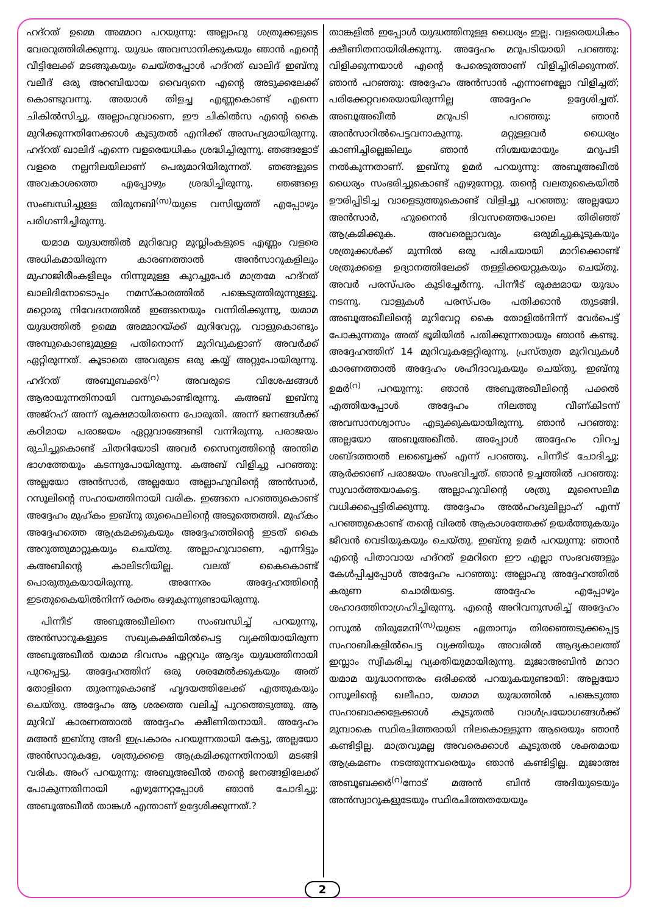ഹദ്റത് ഉമ്മെ അമ്മാറ പറയുന്നു: അല്ലാഹു ശത്രുക്കളുടെ വേരറുത്തിരിക്കുന്നു. യുദ്ധം അവസാനിക്കുകയും ഞാൻ എന്റെ വീട്ടിലേക്ക് മടങ്ങുകയും ചെയ്തപ്പോൾ ഹദ്റത് ഖാലിദ് ഇബ്നു വലീദ് ഒരു അറബിയായ വൈദ്യനെ എന്റെ അടുക്കലേക്ക് കൊണ്ടുവന്നു. അയാൾ തിളച്ച എണ്ണകൊണ്ട് എന്നെ ചികിൽസിച്ചു. അല്ലാഹുവാണെ, ഈ ചികിൽസ എന്റെ കൈ മുറിക്കുന്നതിനേക്കാൾ കൂടുതൽ എനിക്ക് അസഹ്യമായിരുന്നു. ഹദ്റത് ഖാലിദ് എന്നെ വളരെയധികം ശ്രദ്ധിച്ചിരുന്നു. ഞങ്ങളോട് വളരെ നല്ലനിലയിലാണ് പെരുമാറിയിരുന്നത്. ഞങ്ങളുടെ അവകാശത്തെ എപ്പോഴും ശ്രദ്ധിച്ചിരുന്നു. ഞങ്ങളെ സംബന്ധിച്ചുള്ള തിരുനബി<sup>(സ)</sup>യുടെ വസിയ്യത്ത് എപ്പോഴും പരിഗണിച്ചിരുന്നു.
യമാമ യുദ്ധത്തിൽ മുറിവേറ്റ മുസ്ലിംകളുടെ എണ്ണം വളരെ അധികമായിരുന്ന കാരണത്താൽ അൻസാറുകളിലും മുഹാജിരീംകളിലും നിന്നുമുള്ള കുറച്ചുപേർ മാത്രമേ ഹദ്റത് ഖാലിദിനോടൊപ്പം നമസ്കാരത്തിൽ പങ്കെടുത്തിരുന്നുള്ളൂ. മറ്റൊരു നിവേദനത്തിൽ ഇങ്ങനെയും വന്നിരിക്കുന്നു, യമാമ യുദ്ധത്തിൽ ഉമ്മെ അമ്മാറയ്ക്ക് മുറിവേറ്റു. വാളുകൊണ്ടും അമ്പുകൊണ്ടുമുള്ള പതിനൊന്ന് മുറിവുകളാണ് അവർക്ക് ഏറ്റിരുന്നത്. കൂടാതെ അവരുടെ ഒരു കയ്യ് അറ്റുപോയിരുന്നു. ഹദ്റത് അബൂബക്കർ<sup>(റ)</sup> അവരുടെ വിശേഷങ്ങൾ ആരായുന്നതിനായി വന്നുകൊണ്ടിരുന്നു. കഅബ് ഇബ്നു അജ്റഹ് അന്ന് രൂക്ഷമായിതന്നെ പോരുതി. അന്ന് ജനങ്ങൾക്ക് കഠിമായ പരാജയം ഏറ്റുവാങ്ങേണ്ടി വന്നിരുന്നു. പരാജയം രുചിച്ചുകൊണ്ട് ചിതറിയോടി അവർ സൈന്യത്തിന്റെ അന്തിമ ഭാഗത്തേയും കടന്നുപോയിരുന്നു. കഅബ് വിളിച്ചു പറഞ്ഞു: അല്ലയോ അൻസാർ, അല്ലയോ അല്ലാഹുവിന്റെ അൻസാർ, റസൂലിന്റെ സഹായത്തിനായി വരിക. ഇങ്ങനെ പറഞ്ഞുകൊണ്ട് അദ്ദേഹം മുഹ്കം ഇബ്നു തുഫൈലിന്റെ അടുത്തെത്തി. മുഹ്കം അദ്ദേഹത്തെ ആക്രമക്കുകയും അദ്ദേഹത്തിന്റെ ഇടത് കൈ അറുത്തുമാറ്റുകയും ചെയ്തു. അല്ലാഹുവാണെ, എന്നിട്ടും കഅബിന്റെ കാലിടറിയില്ല. വലത് കൈകൊണ്ട് പൊരുതുകയായിരുന്നു. അന്നേരം അദ്ദേഹത്തിന്റെ ഇടതുകൈയിൽനിന്ന് രക്തം ഒഴുകുന്നുണ്ടായിരുന്നു.
പിന്നീട് അബൂഅഖീലിനെ സംബന്ധിച്ച് പറയുന്നു, അൻസാറുകളുടെ സഖ്യകക്ഷിയിൽപെട്ട വ്യക്തിയായിരുന്ന അബൂഅഖീൽ യമാമ ദിവസം ഏറ്റവും ആദ്യം യുദ്ധത്തിനായി പുറപ്പെട്ടു. അദ്ദേഹത്തിന് ഒരു ശരമേൽക്കുകയും അത് തോളിനെ തുരന്നുകൊണ്ട് ഹൃദയത്തിലേക്ക് എത്തുകയും ചെയ്തു. അദ്ദേഹം ആ ശരത്തെ വലിച്ച് പുറത്തെടുത്തു. ആ മുറിവ് കാരണത്താൽ അദ്ദേഹം ക്ഷീണിതനായി. അദ്ദേഹം മഅൻ ഇബ്നു അദി ഇപ്രകാരം പറയുന്നതായി കേട്ടു, അല്ലയോ അൻസാറുകളേ, ശത്രുക്കളെ ആക്രമിക്കുന്നതിനായി മടങ്ങി വരിക. അംറ് പറയുന്നു: അബൂഅഖീൽ തന്റെ ജനങ്ങളിലേക്ക് പോകുന്നതിനായി എഴുന്നേറ്റപ്പോൾ ഞാൻ ചോദിച്ചു: അബൂഅഖീൽ താങ്കൾ എന്താണ് ഉദ്ദേശിക്കുന്നത്.?
താങ്കളിൽ ഇപ്പോൾ യുദ്ധത്തിനുള്ള ധൈര്യം ഇല്ല. വളരെയധികം ക്ഷീണിതനായിരിക്കുന്നു. അദ്ദേഹം മറുപടിയായി പറഞ്ഞു: വിളിക്കുന്നയാൾ എന്റെ പേരെടുത്താണ് വിളിച്ചിരിക്കുന്നത്. ഞാൻ പറഞ്ഞു: അദ്ദേഹം അൻസാൻ എന്നാണല്ലോ വിളിച്ചത്; പരിക്കേറ്റവരെയായിരുന്നില്ല അദ്ദേഹം ഉദ്ദേശിച്ചത്. അബൂഅഖീൽ മറുപടി പറഞ്ഞു: ഞാൻ അൻസാറിൽപെട്ടവനാകുന്നു. മറ്റുള്ളവർ ധൈര്യം കാണിച്ചില്ലെങ്കിലും ഞാൻ നിശ്ചയമായും മറുപടി നൽകുന്നതാണ്. ഇബ്നു ഉമർ പറയുന്നു: അബൂഅഖീൽ ധൈര്യം സംഭരിച്ചുകൊണ്ട് എഴുന്നേറ്റു. തന്റെ വലതുകൈയിൽ ഊരിപ്പിടിച്ച വാളെടുത്തുകൊണ്ട് വിളിച്ചു പറഞ്ഞു: അല്ലയോ അൻസാർ, ഹുനൈൻ ദിവസത്തെപോലെ തിരിഞ്ഞ് ആക്രമിക്കുക. അവരെല്ലാവരും ഒരുമിച്ചുകൂടുകയും ശത്രുക്കൾക്ക് മുന്നിൽ ഒരു പരിചയായി മാറിക്കൊണ്ട് ശത്രുക്കളെ ഉദ്യാനത്തിലേക്ക് തള്ളിക്കയറ്റുകയും ചെയ്തു. അവർ പരസ്പരം കൂടിച്ചേർന്നു. പിന്നീട് രൂക്ഷമായ യുദ്ധം നടന്നു. വാളുകൾ പരസ്പരം പതിക്കാൻ തുടങ്ങി. അബൂഅഖീലിന്റെ മുറിവേറ്റ കൈ തോളിൽനിന്ന് വേർപെട്ട് പോകുന്നതും അത് ഭൂമിയിൽ പതിക്കുന്നതായും ഞാൻ കണ്ടു. അദ്ദേഹത്തിന് 14 മുറിവുകളേറ്റിരുന്നു. പ്രസ്തുത മുറിവുകൾ കാരണത്താൽ അദ്ദേഹം ശഹീദാവുകയും ചെയ്തു. ഇബ്നു ഉമർ<sup>(റ)</sup> പറയുന്നു: ഞാൻ അബൂഅഖീലിന്റെ പക്കൽ എത്തിയപ്പോൾ അദ്ദേഹം നിലത്തു വീണ്കിടന്ന് അവസാനശ്വാസം എടുക്കുകയായിരുന്നു. ഞാൻ പറഞ്ഞു: അല്ലയോ അബൂഅഖീൽ. അപ്പോൾ അദ്ദേഹം വിറച്ച ശബ്ദത്താൽ ലബ്ബൈക്ക് എന്ന് പറഞ്ഞു. പിന്നീട് ചോദിച്ചു: ആർക്കാണ് പരാജയം സംഭവിച്ചത്. ഞാൻ ഉച്ചത്തിൽ പറഞ്ഞു: സുവാർത്തയാകട്ടെ. അല്ലാഹുവിന്റെ ശത്രു മുസൈലിമ വധിക്കപ്പെട്ടിരിക്കുന്നു. അദ്ദേഹം അൽഹംദുലില്ലാഹ് എന്ന് പറഞ്ഞുകൊണ്ട് തന്റെ വിരൽ ആകാശത്തേക്ക് ഉയർത്തുകയും ജീവൻ വെടിയുകയും ചെയ്തു. ഇബ്നു ഉമർ പറയുന്നു: ഞാൻ എന്റെ പിതാവായ ഹദ്റത് ഉമറിനെ ഈ എല്ലാ സംഭവങ്ങളും കേൾപ്പിച്ചപ്പോൾ അദ്ദേഹം പറഞ്ഞു: അല്ലാഹു അദ്ദേഹത്തിൽ കരുണ ചൊരിയട്ടെ. അദ്ദേഹം എപ്പോഴും ശഹാദത്തിനാഗ്രഹിച്ചിരുന്നു. എന്റെ അറിവനുസരിച്ച് അദ്ദേഹം റസൂൽ തിരുമേനി<sup>(സ)</sup>യുടെ ഏതാനും തിരഞ്ഞെടുക്കപ്പെട്ട സഹാബികളിൽപെട്ട വ്യക്തിയും അവരിൽ ആദ്യകാലത്ത് ഇസ്ലാം സ്വീകരിച്ച വ്യക്തിയുമായിരുന്നു. മുജാഅബിൻ മറാറ യമാമ യുദ്ധാനന്തരം ഒരിക്കൽ പറയുകയുണ്ടായി: അല്ലയോ റസൂലിന്റെ ഖലീഫാ, യമാമ യുദ്ധത്തിൽ പങ്കെടുത്ത സഹാബാക്കളേക്കാൾ കൂടുതൽ വാൾപ്രയോഗങ്ങൾക്ക് മുമ്പാകെ സ്ഥിരചിത്തരായി നിലകൊള്ളുന്ന ആരെയും ഞാൻ കണ്ടിട്ടില്ല. മാത്രവുമല്ല അവരെക്കാൾ കൂടുതൽ ശക്തമായ ആക്രമണം നടത്തുന്നവരെയും ഞാൻ കണ്ടിട്ടില്ല. മുജാഅഃ അബൂബക്കർ<sup>(റ)</sup>നോട് മഅൻ ബിൻ അദിയുടെയും അൻസ്വാറുകളുടേയും സ്ഥിരചിത്തതയേയും
2